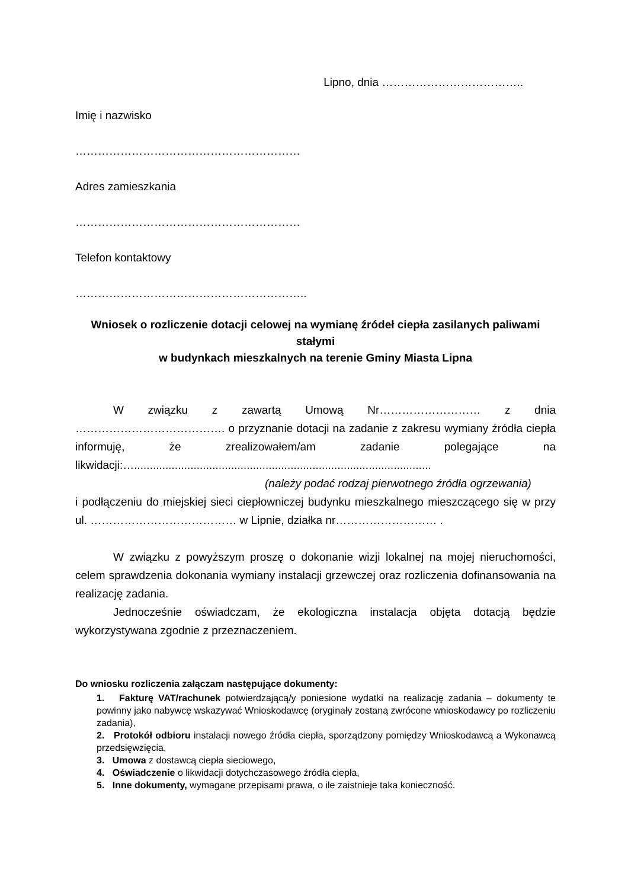Lipno, dnia ………………………………..
Imię i nazwisko
……………………………………………………
Adres zamieszkania
……………………………………………………
Telefon kontaktowy
……………………………………………………..
Wniosek o rozliczenie dotacji celowej na wymianę źródeł ciepła zasilanych paliwami stałymi
w budynkach mieszkalnych na terenie Gminy Miasta Lipna
W związku z zawartą Umową Nr……………………… z dnia …………………………………. o przyznanie dotacji na zadanie z zakresu wymiany źródła ciepła informuję, że zrealizowałem/am zadanie polegające na likwidacji:…...............................................................................................
(należy podać rodzaj pierwotnego źródła ogrzewania)
i podłączeniu do miejskiej sieci ciepłowniczej budynku mieszkalnego mieszczącego się w przy ul. ………………………………… w Lipnie, działka nr……………………… .
W związku z powyższym proszę o dokonanie wizji lokalnej na mojej nieruchomości, celem sprawdzenia dokonania wymiany instalacji grzewczej oraz rozliczenia dofinansowania na realizację zadania.
Jednocześnie oświadczam, że ekologiczna instalacja objęta dotacją będzie wykorzystywana zgodnie z przeznaczeniem.
Do wniosku rozliczenia załączam następujące dokumenty:
1. Fakturę VAT/rachunek potwierdzającą/y poniesione wydatki na realizację zadania – dokumenty te powinny jako nabywcę wskazywać Wnioskodawcę (oryginały zostaną zwrócone wnioskodawcy po rozliczeniu zadania),
2. Protokół odbioru instalacji nowego źródła ciepła, sporządzony pomiędzy Wnioskodawcą a Wykonawcą przedsięwzięcia,
3. Umowa z dostawcą ciepła sieciowego,
4. Oświadczenie o likwidacji dotychczasowego źródła ciepła,
5. Inne dokumenty, wymagane przepisami prawa, o ile zaistnieje taka konieczność.